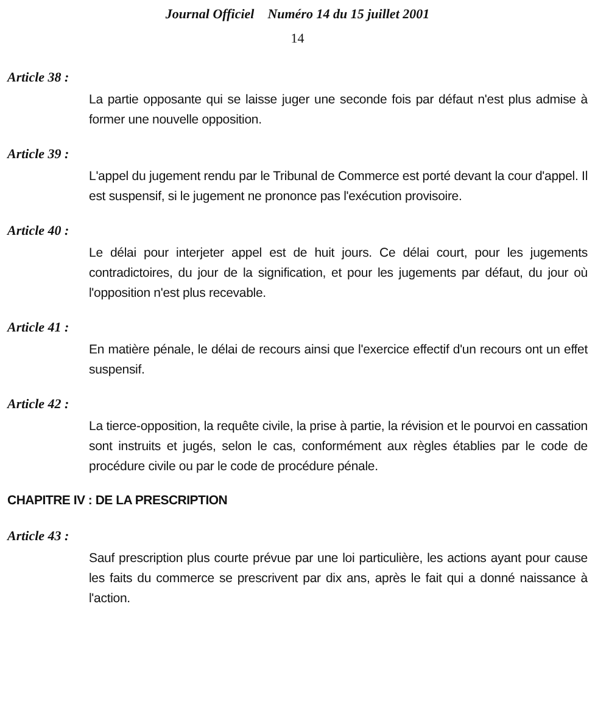Journal Officiel Numéro 14 du 15 juillet 2001
14
Article 38 :
La partie opposante qui se laisse juger une seconde fois par défaut n'est plus admise à former une nouvelle opposition.
Article 39 :
L'appel du jugement rendu par le Tribunal de Commerce est porté devant la cour d'appel. Il est suspensif, si le jugement ne prononce pas l'exécution provisoire.
Article 40 :
Le délai pour interjeter appel est de huit jours. Ce délai court, pour les jugements contradictoires, du jour de la signification, et pour les jugements par défaut, du jour où l'opposition n'est plus recevable.
Article 41 :
En matière pénale, le délai de recours ainsi que l'exercice effectif d'un recours ont un effet suspensif.
Article 42 :
La tierce-opposition, la requête civile, la prise à partie, la révision et le pourvoi en cassation sont instruits et jugés, selon le cas, conformément aux règles établies par le code de procédure civile ou par le code de procédure pénale.
CHAPITRE IV : DE LA PRESCRIPTION
Article 43 :
Sauf prescription plus courte prévue par une loi particulière, les actions ayant pour cause les faits du commerce se prescrivent par dix ans, après le fait qui a donné naissance à l'action.